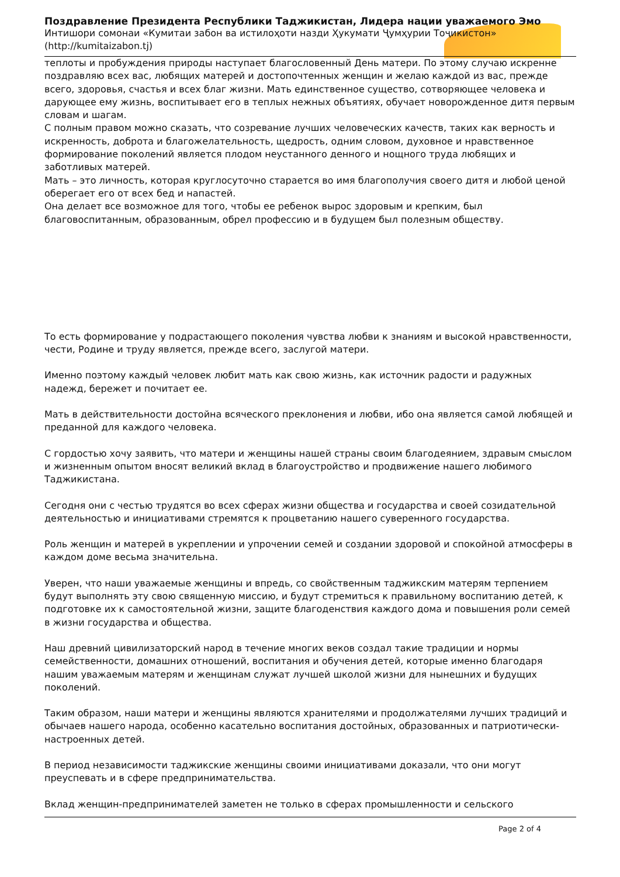Поздравление Президента Республики Таджикистан, Лидера нации уважаемого Эмо
Интишори сомонаи «Кумитаи забон ва истилоҳоти назди Ҳукумати Ҷумҳурии Тоҷикистон»
(http://kumitaizabon.tj)
теплоты и пробуждения природы наступает благословенный День матери. По этому случаю искренне поздравляю всех вас, любящих матерей и достопочтенных женщин и желаю каждой из вас, прежде всего, здоровья, счастья и всех благ жизни. Мать единственное существо, сотворяющее человека и дарующее ему жизнь, воспитывает его в теплых нежных объятиях, обучает новорожденное дитя первым словам и шагам.
С полным правом можно сказать, что созревание лучших человеческих качеств, таких как верность и искренность, доброта и благожелательность, щедрость, одним словом, духовное и нравственное формирование поколений является плодом неустанного денного и нощного труда любящих и заботливых матерей.
Мать – это личность, которая круглосуточно старается во имя благополучия своего дитя и любой ценой оберегает его от всех бед и напастей.
Она делает все возможное для того, чтобы ее ребенок вырос здоровым и крепким, был благовоспитанным, образованным, обрел профессию и в будущем был полезным обществу.
То есть формирование у подрастающего поколения чувства любви к знаниям и высокой нравственности, чести, Родине и труду является, прежде всего, заслугой матери.
Именно поэтому каждый человек любит мать как свою жизнь, как источник радости и радужных надежд, бережет и почитает ее.
Мать в действительности достойна всяческого преклонения и любви, ибо она является самой любящей и преданной для каждого человека.
С гордостью хочу заявить, что матери и женщины нашей страны своим благодеянием, здравым смыслом и жизненным опытом вносят великий вклад в благоустройство и продвижение нашего любимого Таджикистана.
Сегодня они с честью трудятся во всех сферах жизни общества и государства и своей созидательной деятельностью и инициативами стремятся к процветанию нашего суверенного государства.
Роль женщин и матерей в укреплении и упрочении семей и создании здоровой и спокойной атмосферы в каждом доме весьма значительна.
Уверен, что наши уважаемые женщины и впредь, со свойственным таджикским матерям терпением будут выполнять эту свою священную миссию, и будут стремиться к правильному воспитанию детей, к подготовке их к самостоятельной жизни, защите благоденствия каждого дома и повышения роли семей в жизни государства и общества.
Наш древний цивилизаторский народ в течение многих веков создал такие традиции и нормы семейственности, домашних отношений, воспитания и обучения детей, которые именно благодаря нашим уважаемым матерям и женщинам служат лучшей школой жизни для нынешних и будущих поколений.
Таким образом, наши матери и женщины являются хранителями и продолжателями лучших традиций и обычаев нашего народа, особенно касательно воспитания достойных, образованных и патриотически-настроенных детей.
В период независимости таджикские женщины своими инициативами доказали, что они могут преуспевать и в сфере предпринимательства.
Вклад женщин-предпринимателей заметен не только в сферах промышленности и сельского
Page 2 of 4